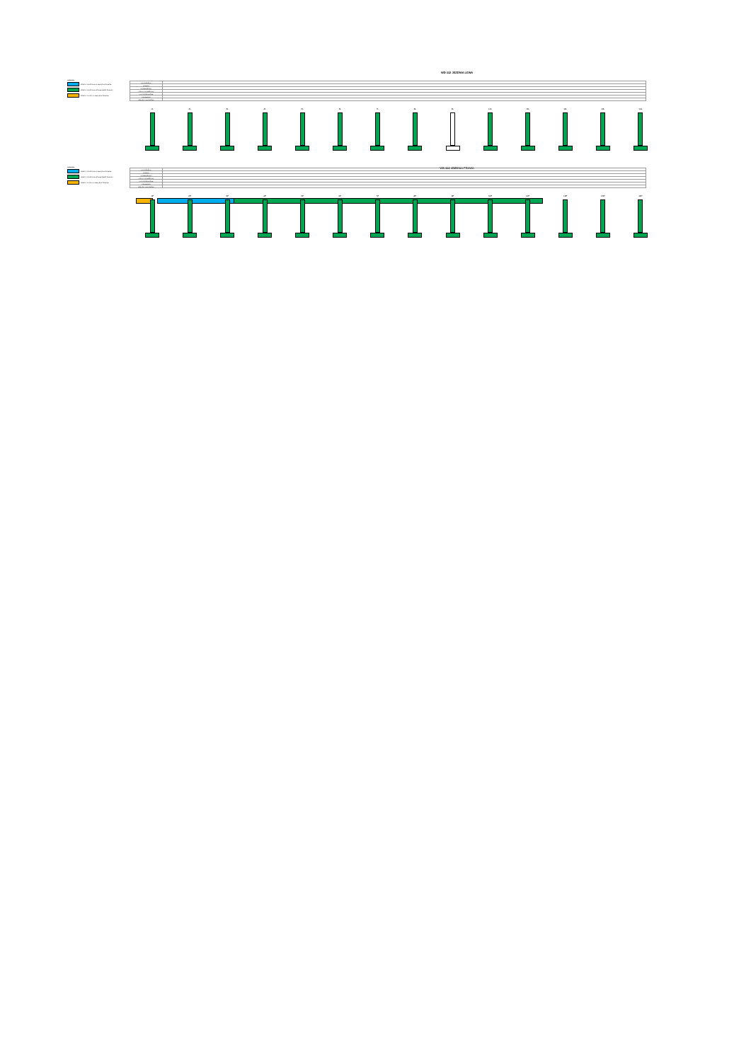WD-112 JEZDNIA LEWA
LEGENDA:
ROBOTY WYKONANE W BIEŻĄCYM OKRESIE
ROBOTY WYKONANE DO BIEŻĄCEGO OKRESU
ROBOTY W TOKU W BIEŻĄCYM OKRESIE
| ANTYKOROZJA | |
| BARIERY | |
| NAWIERZCHNIA | |
| ASFALT TWARDOLANY | |
| KAPY CHODNIKOWE | |
| KRAWĘŻNIKI | |
| IZOLACJA ARKUSZOWA | |
1L 2L 3L 4L 5L 6L 7L 8L 9L 10L 11L 12L 13L 14L
WD-112 JEZDNIA PRAWA
LEGENDA:
ROBOTY WYKONANE W BIEŻĄCYM OKRESIE
ROBOTY WYKONANE DO BIEŻĄCEGO OKRESU
ROBOTY W TOKU W BIEŻĄCYM OKRESIE
| ANTYKOROZJA | |
| BARIERY | |
| NAWIERZCHNIA | |
| ASFALT TWARDOLANY | |
| KAPY CHODNIKOWE | |
| KRAWĘŻNIKI | |
| IZOLACJA ARKUSZOWA | |
1P 2P 3P 4P 5P 6P 7P 8P 9P 10P 11P 12P 13P 14P